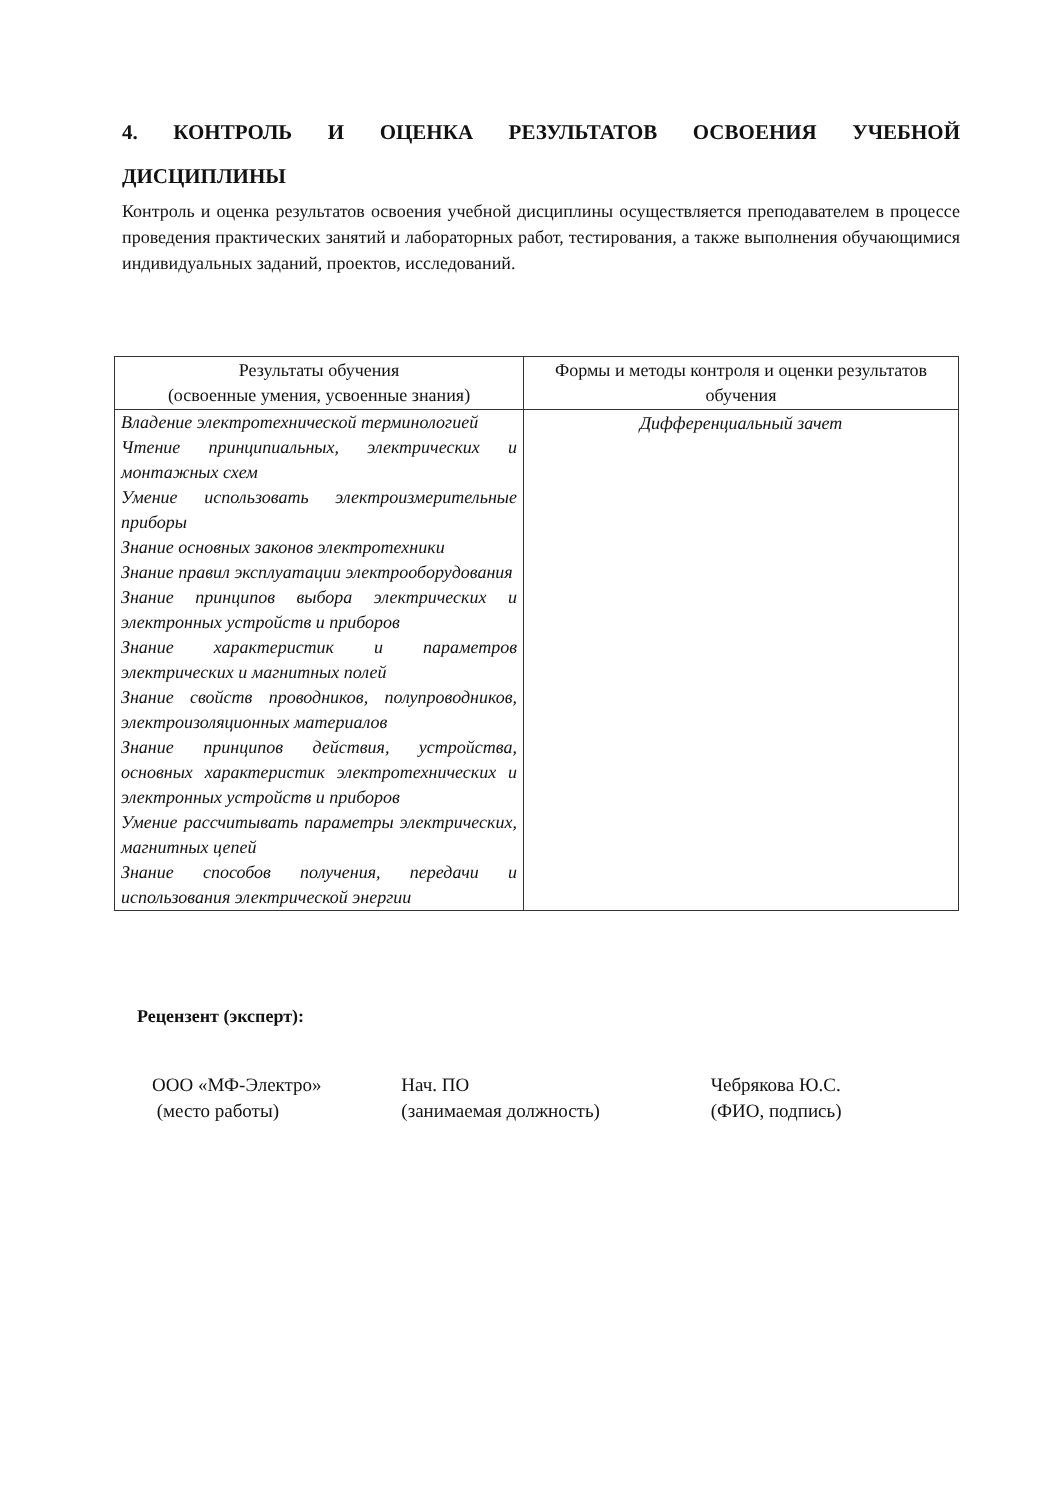4. КОНТРОЛЬ И ОЦЕНКА РЕЗУЛЬТАТОВ ОСВОЕНИЯ УЧЕБНОЙ
ДИСЦИПЛИНЫ
Контроль и оценка результатов освоения учебной дисциплины осуществляется преподавателем в процессе проведения практических занятий и лабораторных работ, тестирования, а также выполнения обучающимися индивидуальных заданий, проектов, исследований.
| Результаты обучения (освоенные умения, усвоенные знания) | Формы и методы контроля и оценки результатов обучения |
| --- | --- |
| Владение электротехнической терминологией Чтение принципиальных, электрических и монтажных схем Умение использовать электроизмерительные приборы Знание основных законов электротехники Знание правил эксплуатации электрооборудования Знание принципов выбора электрических и электронных устройств и приборов Знание характеристик и параметров электрических и магнитных полей Знание свойств проводников, полупроводников, электроизоляционных материалов Знание принципов действия, устройства, основных характеристик электротехнических и электронных устройств и приборов Умение рассчитывать параметры электрических, магнитных цепей Знание способов получения, передачи и использования электрической энергии | Дифференциальный зачет |
Рецензент (эксперт):
ООО «МФ-Электро»
(место работы)
Нач. ПО
(занимаемая должность)
Чебрякова Ю.С.
(ФИО, подпись)